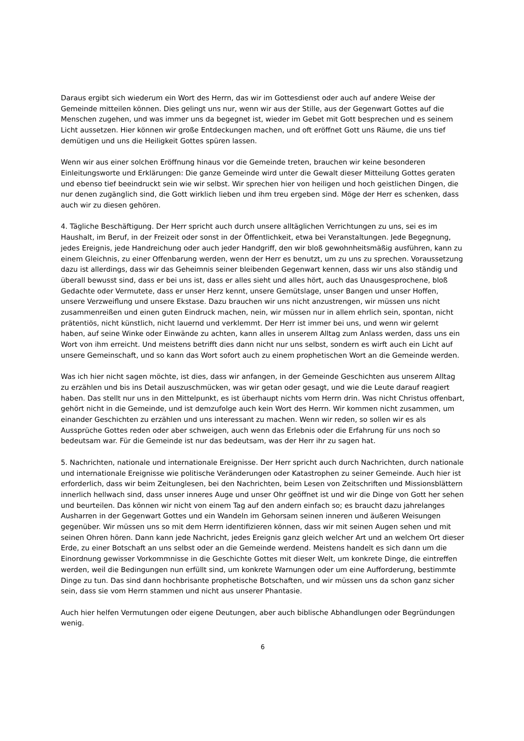Daraus ergibt sich wiederum ein Wort des Herrn, das wir im Gottesdienst oder auch auf andere Weise der Gemeinde mitteilen können. Dies gelingt uns nur, wenn wir aus der Stille, aus der Gegenwart Gottes auf die Menschen zugehen, und was immer uns da begegnet ist, wieder im Gebet mit Gott besprechen und es seinem Licht aussetzen. Hier können wir große Entdeckungen machen, und oft eröffnet Gott uns Räume, die uns tief demütigen und uns die Heiligkeit Gottes spüren lassen.
Wenn wir aus einer solchen Eröffnung hinaus vor die Gemeinde treten, brauchen wir keine besonderen Einleitungsworte und Erklärungen: Die ganze Gemeinde wird unter die Gewalt dieser Mitteilung Gottes geraten und ebenso tief beeindruckt sein wie wir selbst. Wir sprechen hier von heiligen und hoch geistlichen Dingen, die nur denen zugänglich sind, die Gott wirklich lieben und ihm treu ergeben sind. Möge der Herr es schenken, dass auch wir zu diesen gehören.
4. Tägliche Beschäftigung. Der Herr spricht auch durch unsere alltäglichen Verrichtungen zu uns, sei es im Haushalt, im Beruf, in der Freizeit oder sonst in der Öffentlichkeit, etwa bei Veranstaltungen. Jede Begegnung, jedes Ereignis, jede Handreichung oder auch jeder Handgriff, den wir bloß gewohnheitsmäßig ausführen, kann zu einem Gleichnis, zu einer Offenbarung werden, wenn der Herr es benutzt, um zu uns zu sprechen. Voraussetzung dazu ist allerdings, dass wir das Geheimnis seiner bleibenden Gegenwart kennen, dass wir uns also ständig und überall bewusst sind, dass er bei uns ist, dass er alles sieht und alles hört, auch das Unausgesprochene, bloß Gedachte oder Vermutete, dass er unser Herz kennt, unsere Gemütslage, unser Bangen und unser Hoffen, unsere Verzweiflung und unsere Ekstase. Dazu brauchen wir uns nicht anzustrengen, wir müssen uns nicht zusammenreißen und einen guten Eindruck machen, nein, wir müssen nur in allem ehrlich sein, spontan, nicht prätentiös, nicht künstlich, nicht lauernd und verklemmt. Der Herr ist immer bei uns, und wenn wir gelernt haben, auf seine Winke oder Einwände zu achten, kann alles in unserem Alltag zum Anlass werden, dass uns ein Wort von ihm erreicht. Und meistens betrifft dies dann nicht nur uns selbst, sondern es wirft auch ein Licht auf unsere Gemeinschaft, und so kann das Wort sofort auch zu einem prophetischen Wort an die Gemeinde werden.
Was ich hier nicht sagen möchte, ist dies, dass wir anfangen, in der Gemeinde Geschichten aus unserem Alltag zu erzählen und bis ins Detail auszuschmücken, was wir getan oder gesagt, und wie die Leute darauf reagiert haben. Das stellt nur uns in den Mittelpunkt, es ist überhaupt nichts vom Herrn drin. Was nicht Christus offenbart, gehört nicht in die Gemeinde, und ist demzufolge auch kein Wort des Herrn. Wir kommen nicht zusammen, um einander Geschichten zu erzählen und uns interessant zu machen. Wenn wir reden, so sollen wir es als Aussprüche Gottes reden oder aber schweigen, auch wenn das Erlebnis oder die Erfahrung für uns noch so bedeutsam war. Für die Gemeinde ist nur das bedeutsam, was der Herr ihr zu sagen hat.
5. Nachrichten, nationale und internationale Ereignisse. Der Herr spricht auch durch Nachrichten, durch nationale und internationale Ereignisse wie politische Veränderungen oder Katastrophen zu seiner Gemeinde. Auch hier ist erforderlich, dass wir beim Zeitunglesen, bei den Nachrichten, beim Lesen von Zeitschriften und Missionsblättern innerlich hellwach sind, dass unser inneres Auge und unser Ohr geöffnet ist und wir die Dinge von Gott her sehen und beurteilen. Das können wir nicht von einem Tag auf den andern einfach so; es braucht dazu jahrelanges Ausharren in der Gegenwart Gottes und ein Wandeln im Gehorsam seinen inneren und äußeren Weisungen gegenüber. Wir müssen uns so mit dem Herrn identifizieren können, dass wir mit seinen Augen sehen und mit seinen Ohren hören. Dann kann jede Nachricht, jedes Ereignis ganz gleich welcher Art und an welchem Ort dieser Erde, zu einer Botschaft an uns selbst oder an die Gemeinde werdend. Meistens handelt es sich dann um die Einordnung gewisser Vorkommnisse in die Geschichte Gottes mit dieser Welt, um konkrete Dinge, die eintreffen werden, weil die Bedingungen nun erfüllt sind, um konkrete Warnungen oder um eine Aufforderung, bestimmte Dinge zu tun. Das sind dann hochbrisante prophetische Botschaften, und wir müssen uns da schon ganz sicher sein, dass sie vom Herrn stammen und nicht aus unserer Phantasie.
Auch hier helfen Vermutungen oder eigene Deutungen, aber auch biblische Abhandlungen oder Begründungen wenig.
6